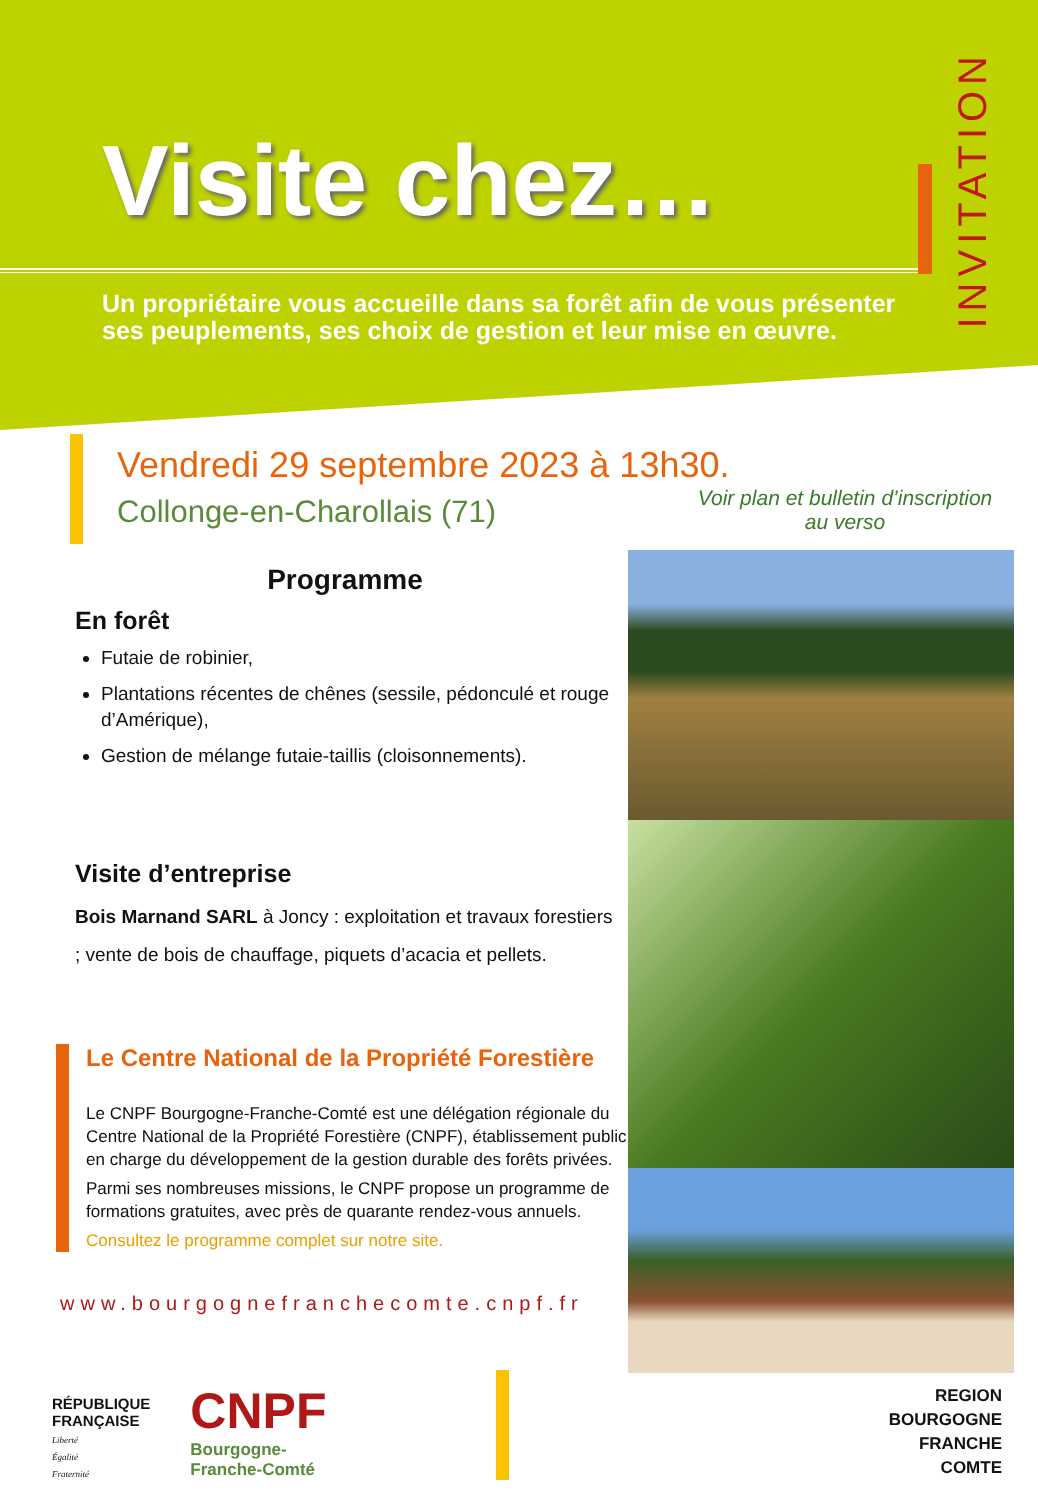INVITATION
Visite chez…
Un propriétaire vous accueille dans sa forêt afin de vous présenter ses peuplements, ses choix de gestion et leur mise en œuvre.
Vendredi 29 septembre 2023 à 13h30.
Collonge-en-Charollais (71)
Voir plan et bulletin d’inscription au verso
Programme
En forêt
Futaie de robinier,
Plantations récentes de chênes (sessile, pédonculé et rouge d’Amérique),
Gestion de mélange futaie-taillis (cloisonnements).
Visite d’entreprise
Bois Marnand SARL à Joncy : exploitation et travaux forestiers ; vente de bois de chauffage, piquets d’acacia et pellets.
Le Centre National de la Propriété Forestière
Le CNPF Bourgogne-Franche-Comté est une délégation régionale du Centre National de la Propriété Forestière (CNPF), établissement public en charge du développement de la gestion durable des forêts privées.
Parmi ses nombreuses missions, le CNPF propose un programme de formations gratuites, avec près de quarante rendez-vous annuels.
Consultez le programme complet sur notre site.
www.bourgognefranchecomte.cnpf.fr
RÉPUBLIQUE
FRANÇAISE
Liberté
Égalité
Fraternité
CNPF Bourgogne-
Franche-Comté
REGION
BOURGOGNE
FRANCHE
COMTE